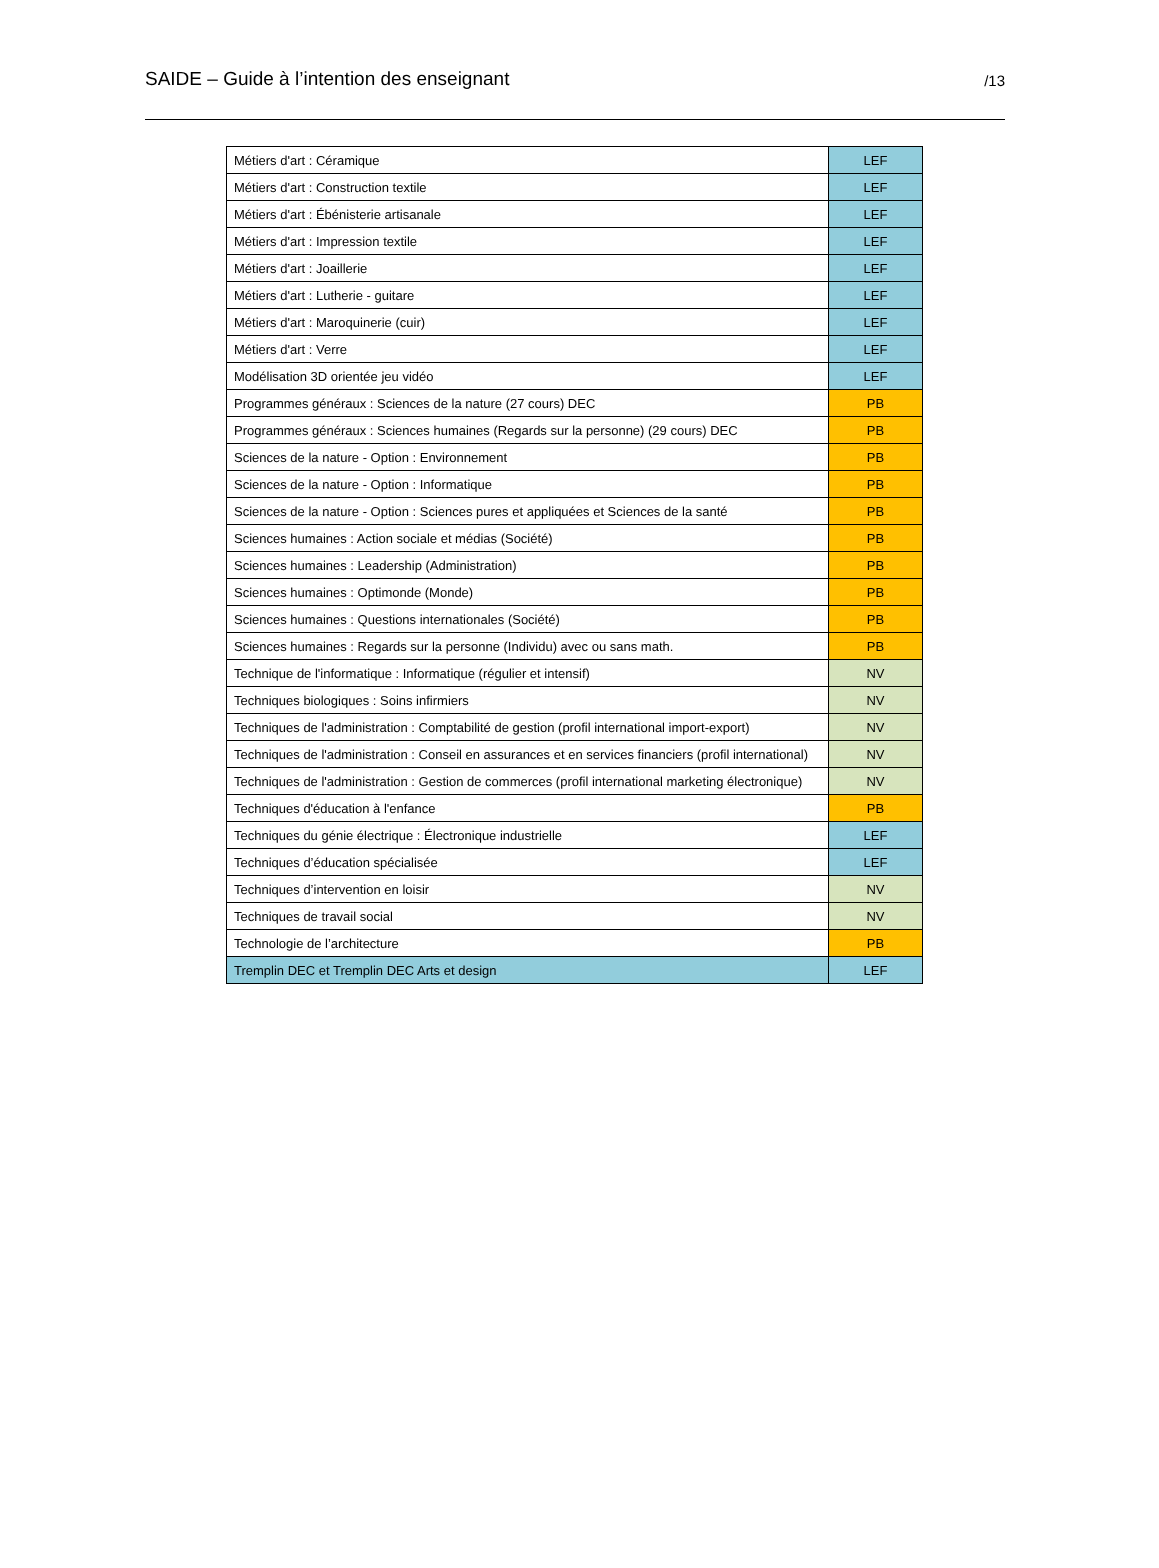SAIDE – Guide à l’intention des enseignant /13
| Métiers d'art : Céramique | LEF |
| Métiers d'art : Construction textile | LEF |
| Métiers d'art : Ébénisterie artisanale | LEF |
| Métiers d'art : Impression textile | LEF |
| Métiers d'art : Joaillerie | LEF |
| Métiers d'art : Lutherie - guitare | LEF |
| Métiers d'art : Maroquinerie (cuir) | LEF |
| Métiers d'art : Verre | LEF |
| Modélisation 3D orientée jeu vidéo | LEF |
| Programmes généraux : Sciences de la nature (27 cours) DEC | PB |
| Programmes généraux : Sciences humaines (Regards sur la personne) (29 cours) DEC | PB |
| Sciences de la nature - Option : Environnement | PB |
| Sciences de la nature - Option : Informatique | PB |
| Sciences de la nature - Option : Sciences pures et appliquées et Sciences de la santé | PB |
| Sciences humaines : Action sociale et médias (Société) | PB |
| Sciences humaines : Leadership (Administration) | PB |
| Sciences humaines : Optimonde (Monde) | PB |
| Sciences humaines : Questions internationales (Société) | PB |
| Sciences humaines : Regards sur la personne (Individu) avec ou sans math. | PB |
| Technique de l'informatique : Informatique (régulier et intensif) | NV |
| Techniques biologiques : Soins infirmiers | NV |
| Techniques de l'administration : Comptabilité de gestion (profil international import-export) | NV |
| Techniques de l'administration : Conseil en assurances et en services financiers (profil international) | NV |
| Techniques de l'administration : Gestion de commerces (profil international marketing électronique) | NV |
| Techniques d'éducation à l'enfance | PB |
| Techniques du génie électrique : Électronique industrielle | LEF |
| Techniques d’éducation spécialisée | LEF |
| Techniques d’intervention en loisir | NV |
| Techniques de travail social | NV |
| Technologie de l’architecture | PB |
| Tremplin DEC et Tremplin DEC Arts et design | LEF |